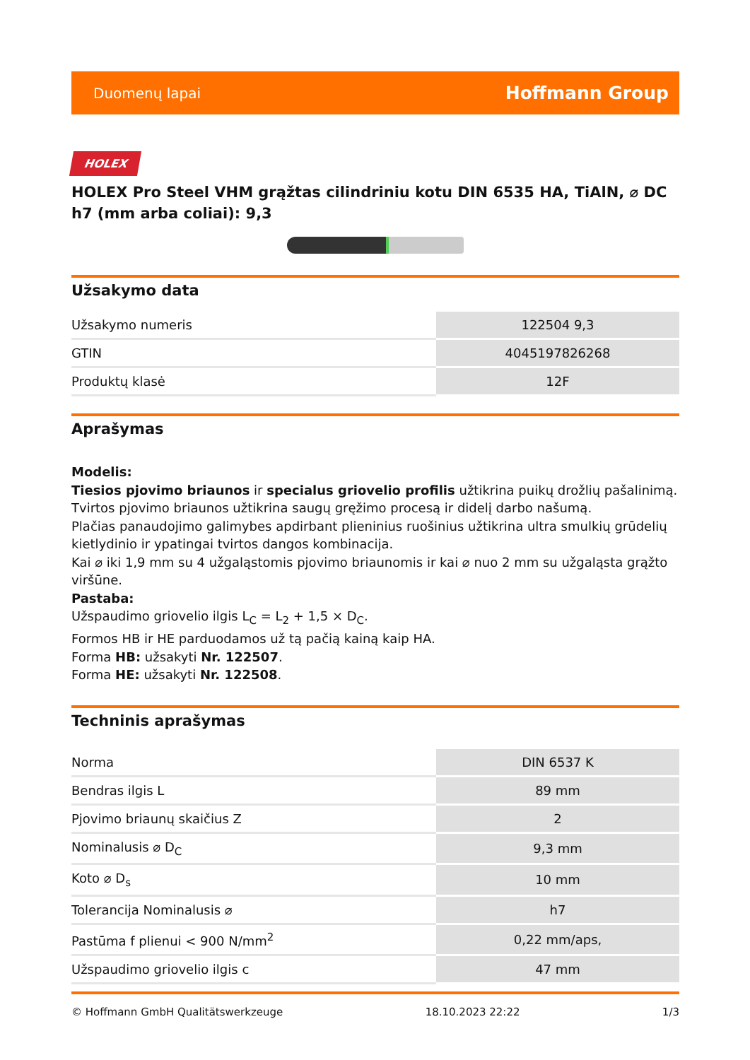Duomenų lapai Hoffmann Group
HOLEX
HOLEX Pro Steel VHM grąžtas cilindriniu kotu DIN 6535 HA, TiAlN, ⌀ DC h7 (mm arba coliai): 9,3
Užsakymo data
| Užsakymo numeris | 122504 9,3 |
| GTIN | 4045197826268 |
| Produktų klasė | 12F |
Aprašymas
Modelis:
Tiesios pjovimo briaunos ir specialus griovelio profilis užtikrina puikų drožlių pašalinimą.
Tvirtos pjovimo briaunos užtikrina saugų gręžimo procesą ir didelį darbo našumą.
Plačias panaudojimo galimybes apdirbant plieninius ruošinius užtikrina ultra smulkių grūdelių kietlydinio ir ypatingai tvirtos dangos kombinacija.
Kai ⌀ iki 1,9 mm su 4 užgaląstomis pjovimo briaunomis ir kai ⌀ nuo 2 mm su užgaląsta grąžto viršūne.
Pastaba:
Užspaudimo griovelio ilgis L<sub>C</sub> = L<sub>2</sub> + 1,5 × D<sub>C</sub>.
Formos HB ir HE parduodamos už tą pačią kainą kaip HA.
Forma HB: užsakyti Nr. 122507.
Forma HE: užsakyti Nr. 122508.
Techninis aprašymas
| Norma | DIN 6537 K |
| Bendras ilgis L | 89 mm |
| Pjovimo briaunų skaičius Z | 2 |
| Nominalusis ⌀ D<sub>C</sub> | 9,3 mm |
| Koto ⌀ D<sub>s</sub> | 10 mm |
| Tolerancija Nominalusis ⌀ | h7 |
| Pastūma f plienui < 900 N/mm<sup>2</sup> | 0,22 mm/aps, |
| Užspaudimo griovelio ilgis c | 47 mm |
© Hoffmann GmbH Qualitätswerkzeuge 18.10.2023 22:22 1/3